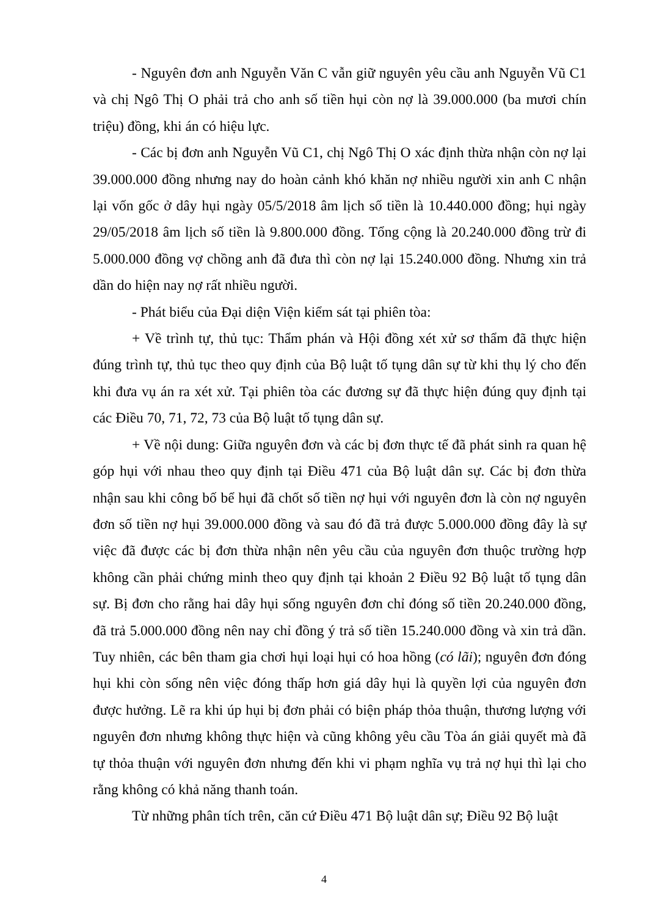- Nguyên đơn anh Nguyễn Văn C vẫn giữ nguyên yêu cầu anh Nguyễn Vũ C1 và chị Ngô Thị O phải trả cho anh số tiền hụi còn nợ là 39.000.000 (ba mươi chín triệu) đồng, khi án có hiệu lực.
- Các bị đơn anh Nguyễn Vũ C1, chị Ngô Thị O xác định thừa nhận còn nợ lại 39.000.000 đồng nhưng nay do hoàn cảnh khó khăn nợ nhiều người xin anh C nhận lại vốn gốc ở dây hụi ngày 05/5/2018 âm lịch số tiền là 10.440.000 đồng; hụi ngày 29/05/2018 âm lịch số tiền là 9.800.000 đồng. Tổng cộng là 20.240.000 đồng trừ đi 5.000.000 đồng vợ chồng anh đã đưa thì còn nợ lại 15.240.000 đồng. Nhưng xin trả dần do hiện nay nợ rất nhiều người.
- Phát biểu của Đại diện Viện kiểm sát tại phiên tòa:
+ Về trình tự, thủ tục: Thẩm phán và Hội đồng xét xử sơ thẩm đã thực hiện đúng trình tự, thủ tục theo quy định của Bộ luật tố tụng dân sự từ khi thụ lý cho đến khi đưa vụ án ra xét xử. Tại phiên tòa các đương sự đã thực hiện đúng quy định tại các Điều 70, 71, 72, 73 của Bộ luật tố tụng dân sự.
+ Về nội dung: Giữa nguyên đơn và các bị đơn thực tế đã phát sinh ra quan hệ góp hụi với nhau theo quy định tại Điều 471 của Bộ luật dân sự. Các bị đơn thừa nhận sau khi công bố bể hụi đã chốt số tiền nợ hụi với nguyên đơn là còn nợ nguyên đơn số tiền nợ hụi 39.000.000 đồng và sau đó đã trả được 5.000.000 đồng đây là sự việc đã được các bị đơn thừa nhận nên yêu cầu của nguyên đơn thuộc trường hợp không cần phải chứng minh theo quy định tại khoản 2 Điều 92 Bộ luật tố tụng dân sự. Bị đơn cho rằng hai dây hụi sống nguyên đơn chỉ đóng số tiền 20.240.000 đồng, đã trả 5.000.000 đồng nên nay chỉ đồng ý trả số tiền 15.240.000 đồng và xin trả dần. Tuy nhiên, các bên tham gia chơi hụi loại hụi có hoa hồng (có lãi); nguyên đơn đóng hụi khi còn sống nên việc đóng thấp hơn giá dây hụi là quyền lợi của nguyên đơn được hưởng. Lẽ ra khi úp hụi bị đơn phải có biện pháp thỏa thuận, thương lượng với nguyên đơn nhưng không thực hiện và cũng không yêu cầu Tòa án giải quyết mà đã tự thỏa thuận với nguyên đơn nhưng đến khi vi phạm nghĩa vụ trả nợ hụi thì lại cho rằng không có khả năng thanh toán.
Từ những phân tích trên, căn cứ Điều 471 Bộ luật dân sự; Điều 92 Bộ luật
4